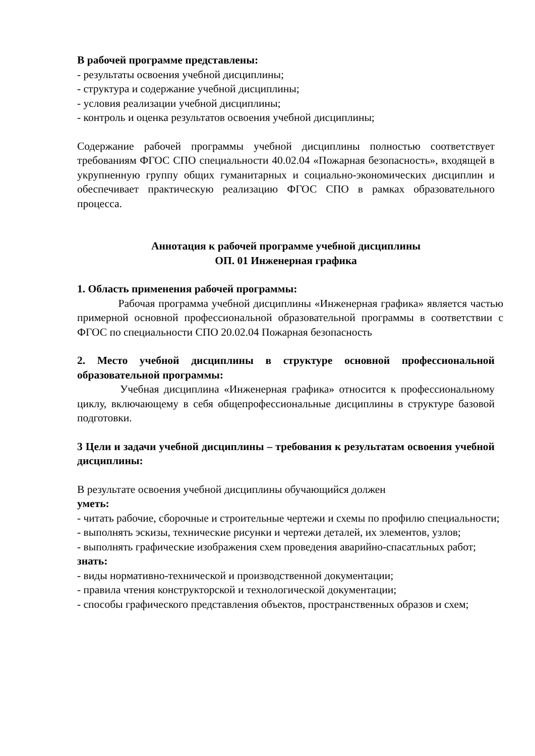В рабочей программе представлены:
- результаты освоения учебной дисциплины;
- структура и содержание учебной дисциплины;
- условия реализации учебной дисциплины;
- контроль и оценка результатов освоения учебной дисциплины;
Содержание рабочей программы учебной дисциплины полностью соответствует требованиям ФГОС СПО специальности 40.02.04 «Пожарная безопасность», входящей в укрупненную группу общих гуманитарных и социально-экономических дисциплин и обеспечивает практическую реализацию ФГОС СПО в рамках образовательного процесса.
Аннотация к рабочей программе учебной дисциплины
ОП. 01 Инженерная графика
1. Область применения рабочей программы:
Рабочая программа учебной дисциплины «Инженерная графика» является частью примерной основной профессиональной образовательной программы в соответствии с ФГОС по специальности СПО 20.02.04 Пожарная безопасность
2. Место учебной дисциплины в структуре основной профессиональной образовательной программы:
Учебная дисциплина «Инженерная графика» относится к профессиональному циклу, включающему в себя общепрофессиональные дисциплины в структуре базовой подготовки.
3 Цели и задачи учебной дисциплины – требования к результатам освоения учебной дисциплины:
В результате освоения учебной дисциплины обучающийся должен
уметь:
- читать рабочие, сборочные и строительные чертежи и схемы по профилю специальности;
- выполнять эскизы, технические рисунки и чертежи деталей, их элементов, узлов;
- выполнять графические изображения схем проведения аварийно-спасатльных работ;
знать:
- виды нормативно-технической и производственной документации;
- правила чтения конструкторской и технологической документации;
- способы графического представления объектов, пространственных образов и схем;